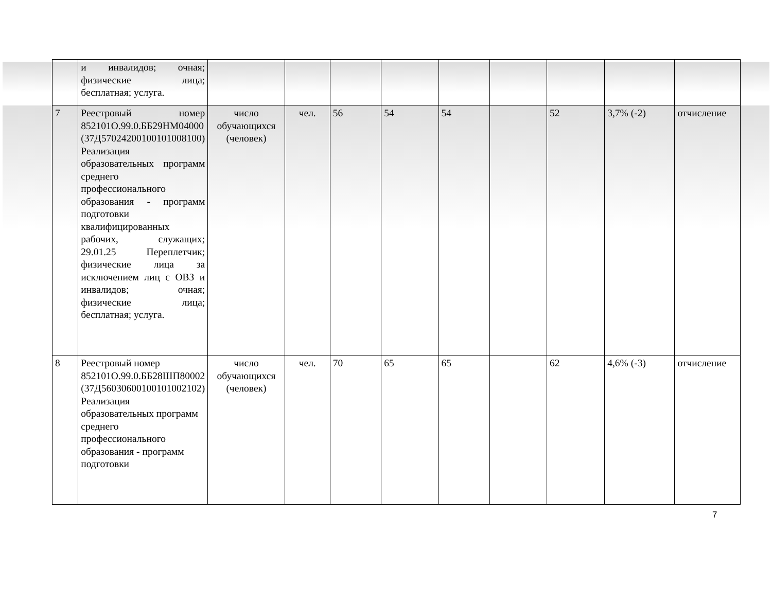| | и инвалидов; очная; физические лица; бесплатная; услуга. | | | | | | | | | |
| 7 | Реестровый номер 852101О.99.0.ББ29НМ04000 (37Д57024200100101008100) Реализация образовательных программ среднего профессионального образования - программ подготовки квалифицированных рабочих, служащих; 29.01.25 Переплетчик; физические лица за исключением лиц с ОВЗ и инвалидов; очная; физические лица; бесплатная; услуга. | число обучающихся (человек) | чел. | 56 | 54 | 54 | | 52 | 3,7% (-2) | отчисление |
| 8 | Реестровый номер 852101О.99.0.ББ28ШП80002 (37Д56030600100101002102) Реализация образовательных программ среднего профессионального образования - программ подготовки | число обучающихся (человек) | чел. | 70 | 65 | 65 | | 62 | 4,6% (-3) | отчисление |
7